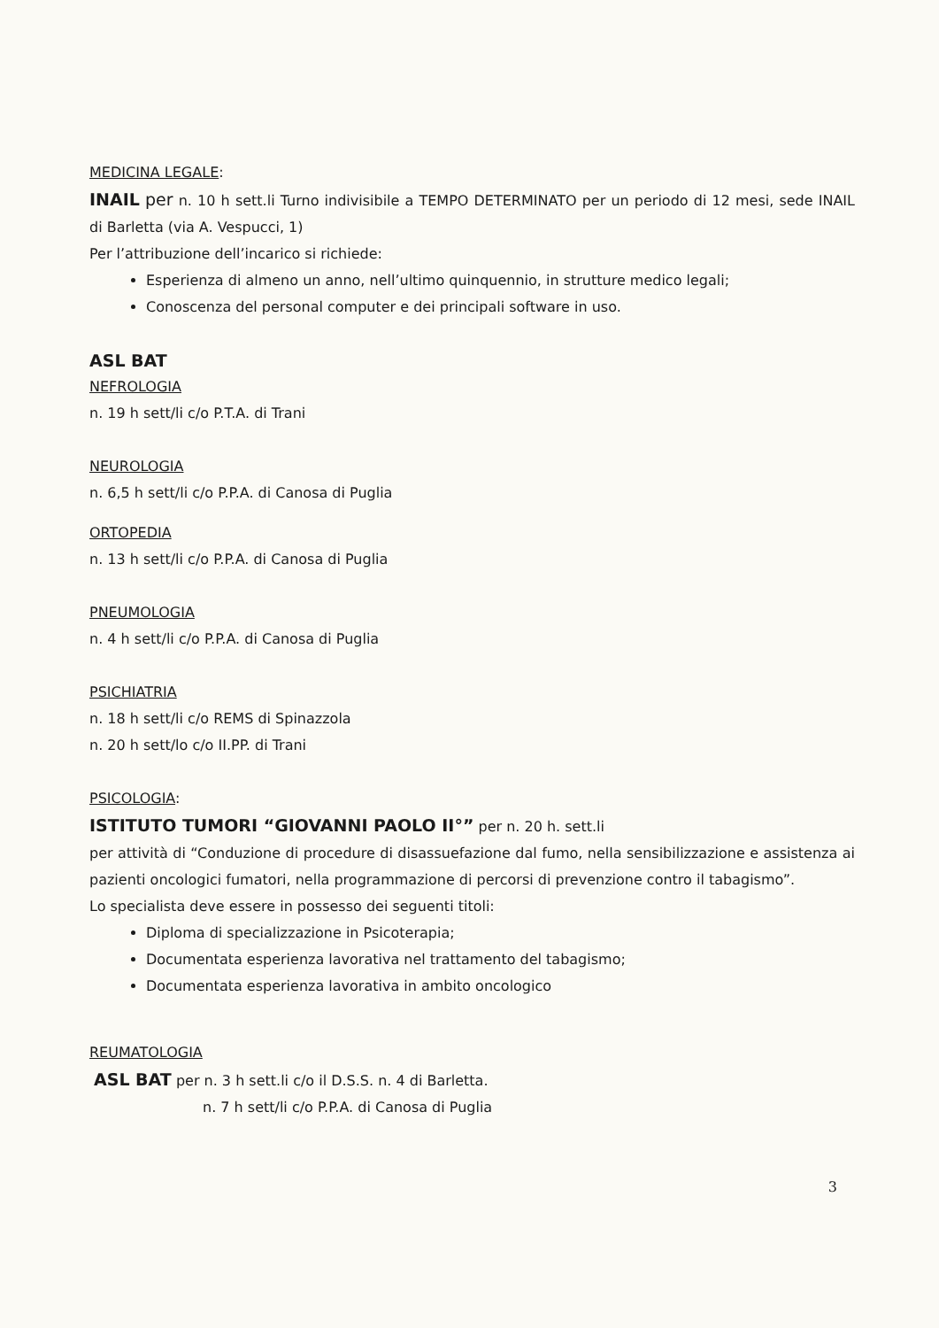MEDICINA LEGALE:
INAIL per n. 10 h sett.li Turno indivisibile a TEMPO DETERMINATO per un periodo di 12 mesi, sede INAIL di Barletta (via A. Vespucci, 1)
Per l’attribuzione dell’incarico si richiede:
Esperienza di almeno un anno, nell’ultimo quinquennio, in strutture medico legali;
Conoscenza del personal computer e dei principali software in uso.
ASL BAT
NEFROLOGIA
n. 19 h sett/li c/o P.T.A. di Trani
NEUROLOGIA
n. 6,5 h sett/li c/o P.P.A. di Canosa di Puglia
ORTOPEDIA
n. 13 h sett/li c/o P.P.A. di Canosa di Puglia
PNEUMOLOGIA
n. 4 h sett/li c/o P.P.A. di Canosa di Puglia
PSICHIATRIA
n. 18 h sett/li c/o REMS di Spinazzola
n. 20 h sett/lo c/o II.PP. di Trani
PSICOLOGIA:
ISTITUTO TUMORI “GIOVANNI PAOLO II°” per n. 20 h. sett.li
per attività di “Conduzione di procedure di disassuefazione dal fumo, nella sensibilizzazione e assistenza ai pazienti oncologici fumatori, nella programmazione di percorsi di prevenzione contro il tabagismo”.
Lo specialista deve essere in possesso dei seguenti titoli:
Diploma di specializzazione in Psicoterapia;
Documentata esperienza lavorativa nel trattamento del tabagismo;
Documentata esperienza lavorativa in ambito oncologico
REUMATOLOGIA
ASL BAT per n. 3 h sett.li c/o il D.S.S. n. 4 di Barletta.
n. 7 h sett/li c/o P.P.A. di Canosa di Puglia
3